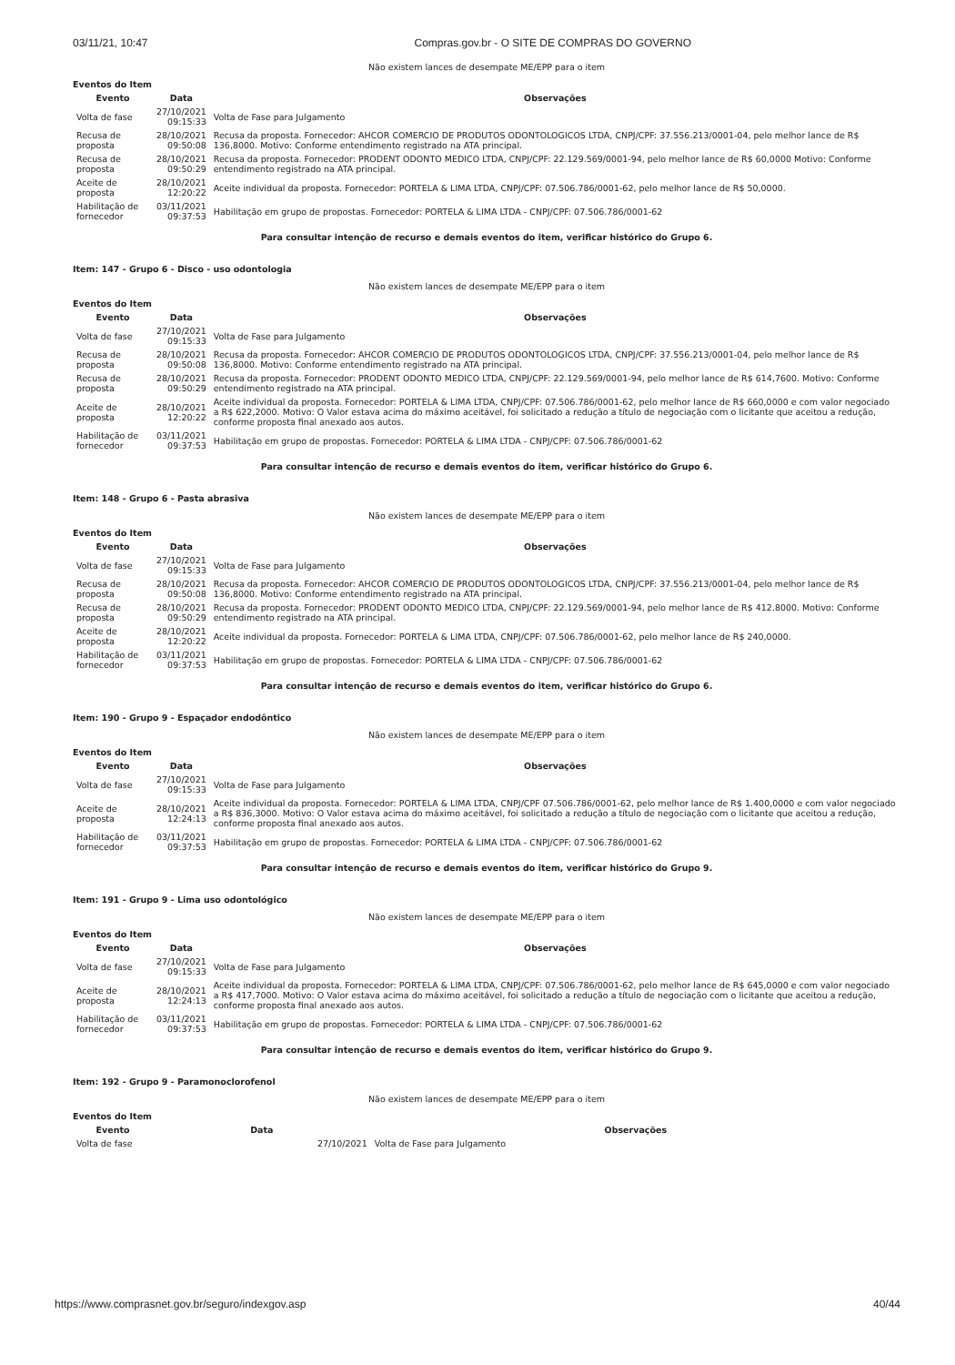03/11/21, 10:47 Compras.gov.br - O SITE DE COMPRAS DO GOVERNO
Não existem lances de desempate ME/EPP para o item
Eventos do Item
| Evento | Data | Observações |
| --- | --- | --- |
| Volta de fase | 27/10/2021 09:15:33 | Volta de Fase para Julgamento |
| Recusa de proposta | 28/10/2021 09:50:08 | Recusa da proposta. Fornecedor: AHCOR COMERCIO DE PRODUTOS ODONTOLOGICOS LTDA, CNPJ/CPF: 37.556.213/0001-04, pelo melhor lance de R$ 136,8000. Motivo: Conforme entendimento registrado na ATA principal. |
| Recusa de proposta | 28/10/2021 09:50:29 | Recusa da proposta. Fornecedor: PRODENT ODONTO MEDICO LTDA, CNPJ/CPF: 22.129.569/0001-94, pelo melhor lance de R$ 60,0000 Motivo: Conforme entendimento registrado na ATA principal. |
| Aceite de proposta | 28/10/2021 12:20:22 | Aceite individual da proposta. Fornecedor: PORTELA & LIMA LTDA, CNPJ/CPF: 07.506.786/0001-62, pelo melhor lance de R$ 50,0000. |
| Habilitação de fornecedor | 03/11/2021 09:37:53 | Habilitação em grupo de propostas. Fornecedor: PORTELA & LIMA LTDA - CNPJ/CPF: 07.506.786/0001-62 |
Para consultar intenção de recurso e demais eventos do item, verificar histórico do Grupo 6.
Item: 147 - Grupo 6 - Disco - uso odontologia
Não existem lances de desempate ME/EPP para o item
Eventos do Item
| Evento | Data | Observações |
| --- | --- | --- |
| Volta de fase | 27/10/2021 09:15:33 | Volta de Fase para Julgamento |
| Recusa de proposta | 28/10/2021 09:50:08 | Recusa da proposta. Fornecedor: AHCOR COMERCIO DE PRODUTOS ODONTOLOGICOS LTDA, CNPJ/CPF: 37.556.213/0001-04, pelo melhor lance de R$ 136,8000. Motivo: Conforme entendimento registrado na ATA principal. |
| Recusa de proposta | 28/10/2021 09:50:29 | Recusa da proposta. Fornecedor: PRODENT ODONTO MEDICO LTDA, CNPJ/CPF: 22.129.569/0001-94, pelo melhor lance de R$ 614,7600. Motivo: Conforme entendimento registrado na ATA principal. |
| Aceite de proposta | 28/10/2021 12:20:22 | Aceite individual da proposta. Fornecedor: PORTELA & LIMA LTDA, CNPJ/CPF: 07.506.786/0001-62, pelo melhor lance de R$ 660,0000 e com valor negociado a R$ 622,2000. Motivo: O Valor estava acima do máximo aceitável, foi solicitado a redução a título de negociação com o licitante que aceitou a redução, conforme proposta final anexado aos autos. |
| Habilitação de fornecedor | 03/11/2021 09:37:53 | Habilitação em grupo de propostas. Fornecedor: PORTELA & LIMA LTDA - CNPJ/CPF: 07.506.786/0001-62 |
Para consultar intenção de recurso e demais eventos do item, verificar histórico do Grupo 6.
Item: 148 - Grupo 6 - Pasta abrasiva
Não existem lances de desempate ME/EPP para o item
Eventos do Item
| Evento | Data | Observações |
| --- | --- | --- |
| Volta de fase | 27/10/2021 09:15:33 | Volta de Fase para Julgamento |
| Recusa de proposta | 28/10/2021 09:50:08 | Recusa da proposta. Fornecedor: AHCOR COMERCIO DE PRODUTOS ODONTOLOGICOS LTDA, CNPJ/CPF: 37.556.213/0001-04, pelo melhor lance de R$ 136,8000. Motivo: Conforme entendimento registrado na ATA principal. |
| Recusa de proposta | 28/10/2021 09:50:29 | Recusa da proposta. Fornecedor: PRODENT ODONTO MEDICO LTDA, CNPJ/CPF: 22.129.569/0001-94, pelo melhor lance de R$ 412.8000. Motivo: Conforme entendimento registrado na ATA principal. |
| Aceite de proposta | 28/10/2021 12:20:22 | Aceite individual da proposta. Fornecedor: PORTELA & LIMA LTDA, CNPJ/CPF: 07.506.786/0001-62, pelo melhor lance de R$ 240,0000. |
| Habilitação de fornecedor | 03/11/2021 09:37:53 | Habilitação em grupo de propostas. Fornecedor: PORTELA & LIMA LTDA - CNPJ/CPF: 07.506.786/0001-62 |
Para consultar intenção de recurso e demais eventos do item, verificar histórico do Grupo 6.
Item: 190 - Grupo 9 - Espaçador endodôntico
Não existem lances de desempate ME/EPP para o item
Eventos do Item
| Evento | Data | Observações |
| --- | --- | --- |
| Volta de fase | 27/10/2021 09:15:33 | Volta de Fase para Julgamento |
| Aceite de proposta | 28/10/2021 12:24:13 | Aceite individual da proposta. Fornecedor: PORTELA & LIMA LTDA, CNPJ/CPF 07.506.786/0001-62, pelo melhor lance de R$ 1.400,0000 e com valor negociado a R$ 836,3000. Motivo: O Valor estava acima do máximo aceitável, foi solicitado a redução a título de negociação com o licitante que aceitou a redução, conforme proposta final anexado aos autos. |
| Habilitação de fornecedor | 03/11/2021 09:37:53 | Habilitação em grupo de propostas. Fornecedor: PORTELA & LIMA LTDA - CNPJ/CPF: 07.506.786/0001-62 |
Para consultar intenção de recurso e demais eventos do item, verificar histórico do Grupo 9.
Item: 191 - Grupo 9 - Lima uso odontológico
Não existem lances de desempate ME/EPP para o item
Eventos do Item
| Evento | Data | Observações |
| --- | --- | --- |
| Volta de fase | 27/10/2021 09:15:33 | Volta de Fase para Julgamento |
| Aceite de proposta | 28/10/2021 12:24:13 | Aceite individual da proposta. Fornecedor: PORTELA & LIMA LTDA, CNPJ/CPF: 07.506.786/0001-62, pelo melhor lance de R$ 645,0000 e com valor negociado a R$ 417,7000. Motivo: O Valor estava acima do máximo aceitável, foi solicitado a redução a título de negociação com o licitante que aceitou a redução, conforme proposta final anexado aos autos. |
| Habilitação de fornecedor | 03/11/2021 09:37:53 | Habilitação em grupo de propostas. Fornecedor: PORTELA & LIMA LTDA - CNPJ/CPF: 07.506.786/0001-62 |
Para consultar intenção de recurso e demais eventos do item, verificar histórico do Grupo 9.
Item: 192 - Grupo 9 - Paramonoclorofenol
Não existem lances de desempate ME/EPP para o item
Eventos do Item
| Evento | Data | Observações |
| --- | --- | --- |
| Volta de fase | 27/10/2021 | Volta de Fase para Julgamento |
https://www.comprasnet.gov.br/seguro/indexgov.asp 40/44